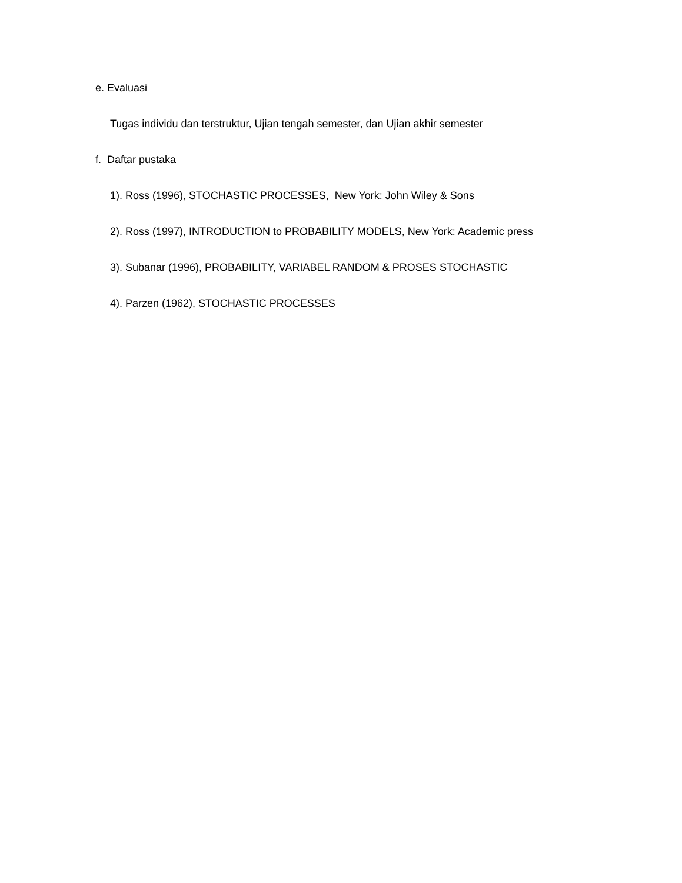e. Evaluasi
Tugas individu dan terstruktur, Ujian tengah semester, dan Ujian akhir semester
f. Daftar pustaka
1). Ross (1996), STOCHASTIC PROCESSES, New York: John Wiley & Sons
2). Ross (1997), INTRODUCTION to PROBABILITY MODELS, New York: Academic press
3). Subanar (1996), PROBABILITY, VARIABEL RANDOM & PROSES STOCHASTIC
4). Parzen (1962), STOCHASTIC PROCESSES